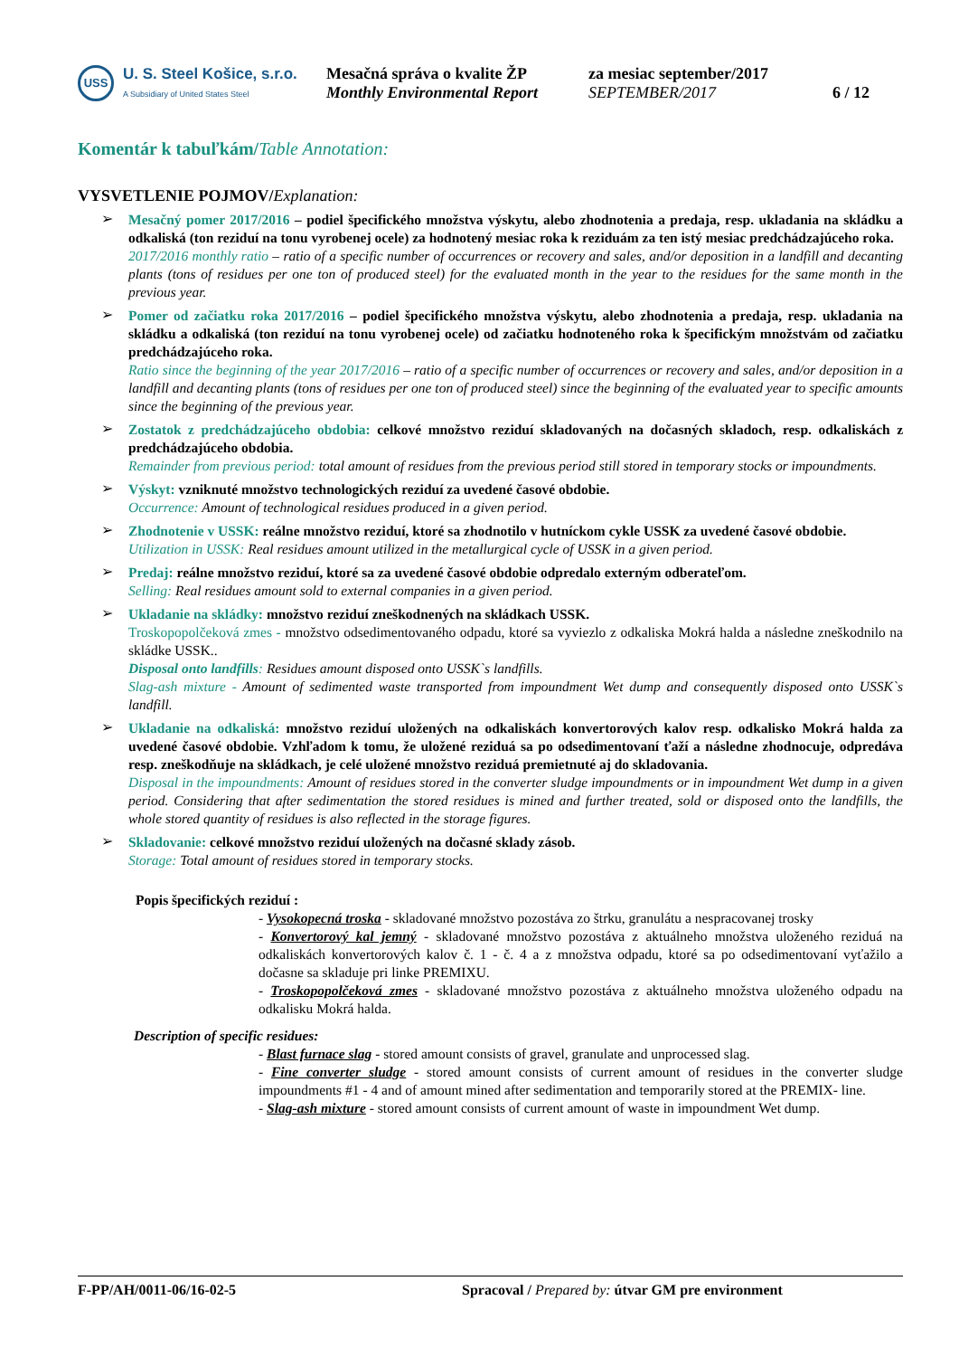USS
U. S. Steel Košice, s.r.o.
A Subsidiary of United States Steel
Mesačná správa o kvalite ŽP
Monthly Environmental Report
za mesiac september/2017
SEPTEMBER/2017
6 / 12
Komentár k tabuľkám/Table Annotation:
VYSVETLENIE POJMOV/Explanation:
➢
Mesačný pomer 2017/2016 – podiel špecifického množstva výskytu, alebo zhodnotenia a predaja, resp. ukladania na skládku a odkaliská (ton reziduí na tonu vyrobenej ocele) za hodnotený mesiac roka k reziduám za ten istý mesiac predchádzajúceho roka.
2017/2016 monthly ratio – ratio of a specific number of occurrences or recovery and sales, and/or deposition in a landfill and decanting plants (tons of residues per one ton of produced steel) for the evaluated month in the year to the residues for the same month in the previous year.
➢
Pomer od začiatku roka 2017/2016 – podiel špecifického množstva výskytu, alebo zhodnotenia a predaja, resp. ukladania na skládku a odkaliská (ton reziduí na tonu vyrobenej ocele) od začiatku hodnoteného roka k špecifickým množstvám od začiatku predchádzajúceho roka.
Ratio since the beginning of the year 2017/2016 – ratio of a specific number of occurrences or recovery and sales, and/or deposition in a landfill and decanting plants (tons of residues per one ton of produced steel) since the beginning of the evaluated year to specific amounts since the beginning of the previous year.
➢
Zostatok z predchádzajúceho obdobia: celkové množstvo reziduí skladovaných na dočasných skladoch, resp. odkaliskách z predchádzajúceho obdobia.
Remainder from previous period: total amount of residues from the previous period still stored in temporary stocks or impoundments.
➢
Výskyt: vzniknuté množstvo technologických reziduí za uvedené časové obdobie.
Occurrence: Amount of technological residues produced in a given period.
➢
Zhodnotenie v USSK: reálne množstvo reziduí, ktoré sa zhodnotilo v hutníckom cykle USSK za uvedené časové obdobie.
Utilization in USSK: Real residues amount utilized in the metallurgical cycle of USSK in a given period.
➢
Predaj: reálne množstvo reziduí, ktoré sa za uvedené časové obdobie odpredalo externým odberateľom.
Selling: Real residues amount sold to external companies in a given period.
➢
Ukladanie na skládky: množstvo reziduí zneškodnených na skládkach USSK.
Troskopopolčeková zmes - množstvo odsedimentovaného odpadu, ktoré sa vyviezlo z odkaliska Mokrá halda a následne zneškodnilo na skládke USSK..
Disposal onto landfills: Residues amount disposed onto USSK`s landfills.
Slag-ash mixture - Amount of sedimented waste transported from impoundment Wet dump and consequently disposed onto USSK`s landfill.
➢
Ukladanie na odkaliská: množstvo reziduí uložených na odkaliskách konvertorových kalov resp. odkalisko Mokrá halda za uvedené časové obdobie. Vzhľadom k tomu, že uložené reziduá sa po odsedimentovaní ťaží a následne zhodnocuje, odpredáva resp. zneškodňuje na skládkach, je celé uložené množstvo reziduá premietnuté aj do skladovania.
Disposal in the impoundments: Amount of residues stored in the converter sludge impoundments or in impoundment Wet dump in a given period. Considering that after sedimentation the stored residues is mined and further treated, sold or disposed onto the landfills, the whole stored quantity of residues is also reflected in the storage figures.
➢
Skladovanie: celkové množstvo reziduí uložených na dočasné sklady zásob.
Storage: Total amount of residues stored in temporary stocks.
Popis špecifických reziduí :
- Vysokopecná troska - skladované množstvo pozostáva zo štrku, granulátu a nespracovanej trosky
- Konvertorový kal jemný - skladované množstvo pozostáva z aktuálneho množstva uloženého reziduá na odkaliskách konvertorových kalov č. 1 - č. 4 a z množstva odpadu, ktoré sa po odsedimentovaní vyťažilo a dočasne sa skladuje pri linke PREMIXU.
- Troskopopolčeková zmes - skladované množstvo pozostáva z aktuálneho množstva uloženého odpadu na odkalisku Mokrá halda.
Description of specific residues:
- Blast furnace slag - stored amount consists of gravel, granulate and unprocessed slag.
- Fine converter sludge - stored amount consists of current amount of residues in the converter sludge impoundments #1 - 4 and of amount mined after sedimentation and temporarily stored at the PREMIX- line.
- Slag-ash mixture - stored amount consists of current amount of waste in impoundment Wet dump.
F-PP/AH/0011-06/16-02-5 Spracoval / Prepared by: útvar GM pre environment